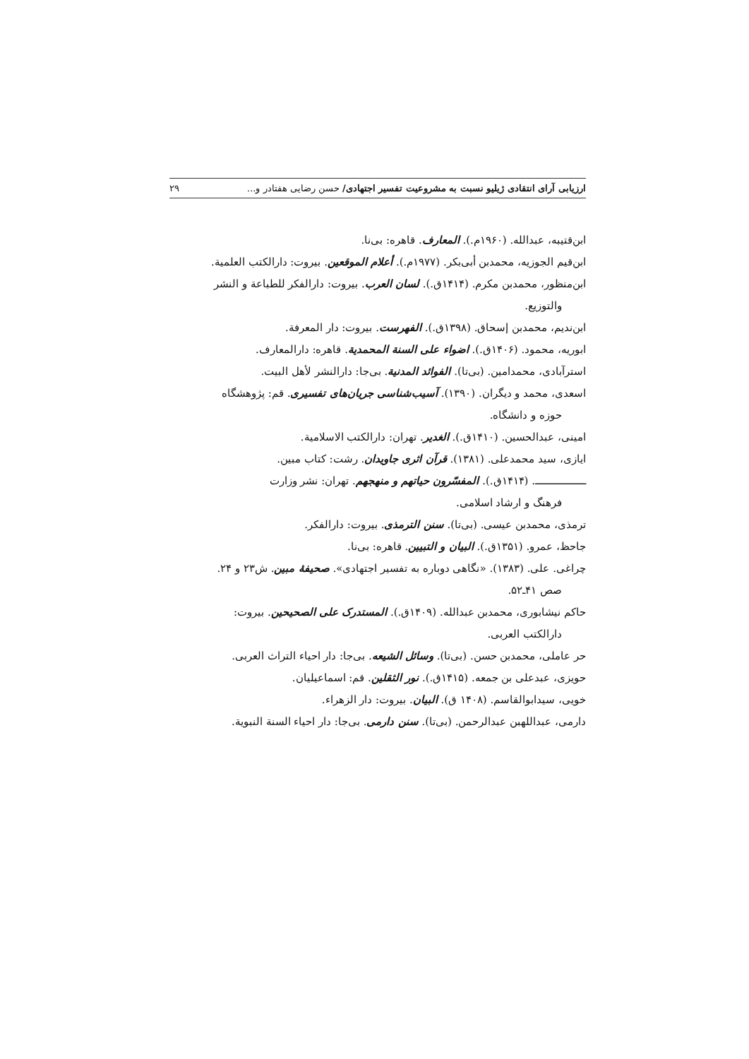ارزیابی آرای انتقادی ژیلیو نسبت به مشروعیت تفسیر اجتهادی/ حسن رضایی هفتادر و... ۲۹
ابن‌قتیبه، عبدالله. (۱۹۶۰م.). المعارف. قاهره: بی‌نا.
ابن‌قیم الجوزیه، محمدبن أبی‌بکر. (۱۹۷۷م.). أعلام الموقعین. بیروت: دارالکتب العلمیة.
ابن‌منظور، محمدبن مکرم. (۱۴۱۴ق.). لسان العرب. بیروت: دارالفکر للطباعة و النشر
والتوزیع.
ابن‌ندیم، محمدبن إسحاق. (۱۳۹۸ق.). الفهرست. بیروت: دار المعرفة.
ابوریه، محمود. (۱۴۰۶ق.). اضواء علی السنة المحمدیة. قاهره: دارالمعارف.
استرآبادی، محمدامین. (بی‌تا). الفوائد المدنیة. بی‌جا: دارالنشر لأهل البیت.
اسعدی، محمد و دیگران. (۱۳۹۰). آسیب‌شناسی جریان‌های تفسیری. قم: پژوهشگاه
حوزه و دانشگاه.
امینی، عبدالحسین. (۱۴۱۰ق.). الغدیر. تهران: دارالکتب الاسلامیة.
ایازی، سید محمدعلی. (۱۳۸۱). قرآن اثری جاویدان. رشت: کتاب مبین.
ــــــــــــــــــ. (۱۴۱۴ق.). المفسّرون حیاتهم و منهجهم. تهران: نشر وزارت
فرهنگ و ارشاد اسلامی.
ترمذی، محمدبن عیسی. (بی‌تا). سنن الترمذی. بیروت: دارالفکر.
جاحظ، عمرو. (۱۳۵۱ق.). البیان و التبیین. قاهره: بی‌نا.
چراغی. علی. (۱۳۸۳). «نگاهی دوباره به تفسیر اجتهادی». صحیفهٔ مبین. ش۲۳ و ۲۴.
صص ۴۱ـ۵۲.
حاکم نیشابوری، محمدبن عبدالله. (۱۴۰۹ق.). المستدرک علی الصحیحین. بیروت:
دارالکتب العربی.
حر عاملی، محمدبن حسن. (بی‌تا). وسائل الشیعه. بی‌جا: دار احیاء التراث العربی.
حویزی، عبدعلی بن جمعه. (۱۴۱۵ق.). نور الثقلین. قم: اسماعیلیان.
خویی، سیدابوالقاسم. (۱۴۰۸ ق). البیان. بیروت: دار الزهراء.
دارمی، عبداللهبن عبدالرحمن. (بی‌تا). سنن دارمی. بی‌جا: دار احیاء السنة النبویة.